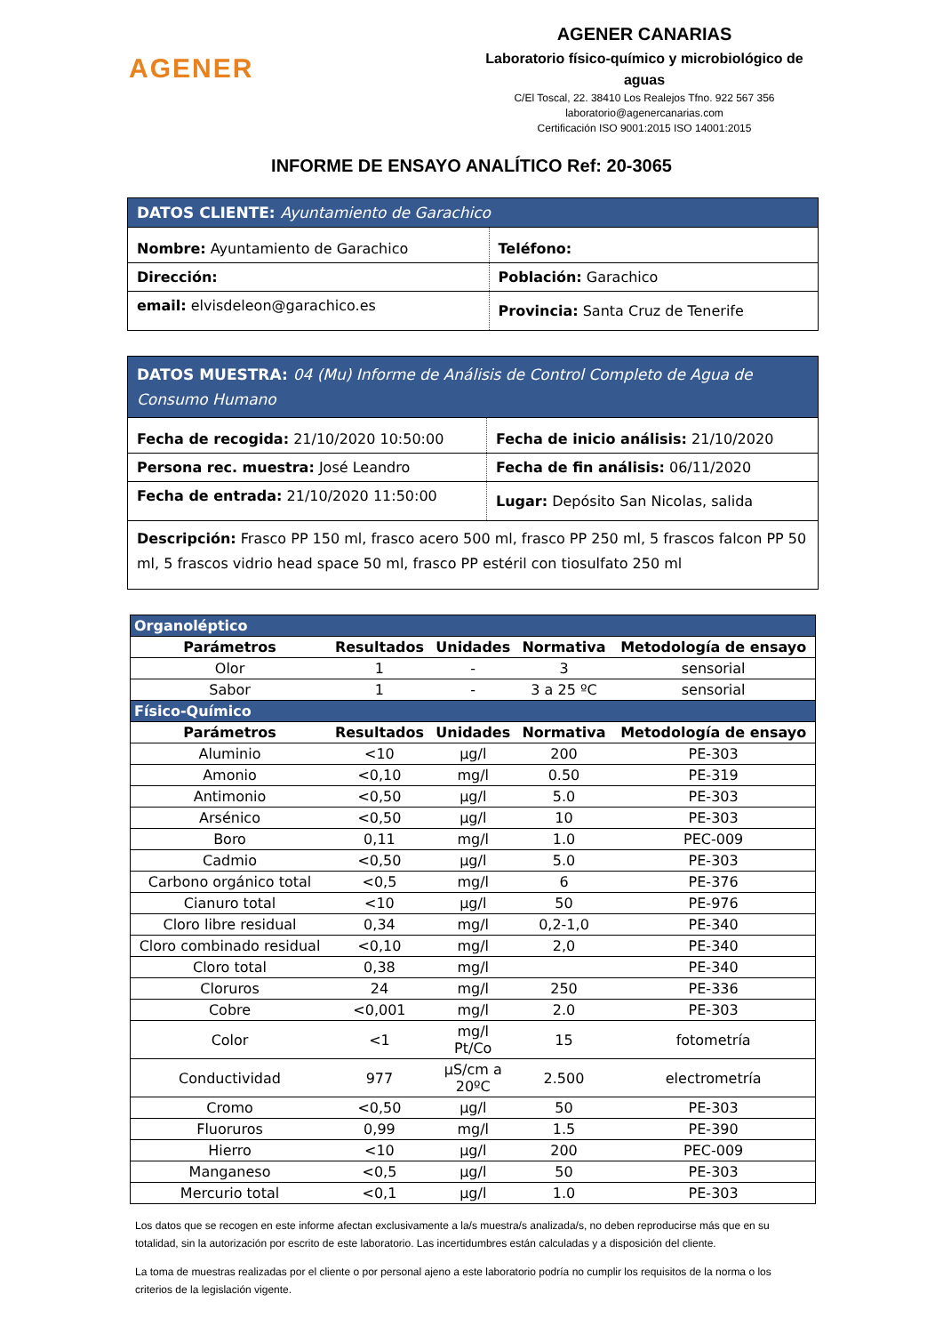AGENER
AGENER CANARIAS
Laboratorio físico-químico y microbiológico de aguas
C/El Toscal, 22. 38410 Los Realejos Tfno. 922 567 356
laboratorio@agenercanarias.com
Certificación ISO 9001:2015 ISO 14001:2015
INFORME DE ENSAYO ANALÍTICO Ref: 20-3065
| DATOS CLIENTE: Ayuntamiento de Garachico | |
| Nombre: Ayuntamiento de Garachico | Teléfono: |
| Dirección: | Población: Garachico |
| email: elvisdeleon@garachico.es | Provincia: Santa Cruz de Tenerife |
| DATOS MUESTRA: 04 (Mu) Informe de Análisis de Control Completo de Agua de Consumo Humano | |
| Fecha de recogida: 21/10/2020 10:50:00 | Fecha de inicio análisis: 21/10/2020 |
| Persona rec. muestra: José Leandro | Fecha de fin análisis: 06/11/2020 |
| Fecha de entrada: 21/10/2020 11:50:00 | Lugar: Depósito San Nicolas, salida |
| Descripción: Frasco PP 150 ml, frasco acero 500 ml, frasco PP 250 ml, 5 frascos falcon PP 50 ml, 5 frascos vidrio head space 50 ml, frasco PP estéril con tiosulfato 250 ml | |
| Organoléptico | | | | |
| Parámetros | Resultados | Unidades | Normativa | Metodología de ensayo |
| Olor | 1 | - | 3 | sensorial |
| Sabor | 1 | - | 3 a 25 ºC | sensorial |
| Físico-Químico | | | | |
| Parámetros | Resultados | Unidades | Normativa | Metodología de ensayo |
| Aluminio | <10 | µg/l | 200 | PE-303 |
| Amonio | <0,10 | mg/l | 0.50 | PE-319 |
| Antimonio | <0,50 | µg/l | 5.0 | PE-303 |
| Arsénico | <0,50 | µg/l | 10 | PE-303 |
| Boro | 0,11 | mg/l | 1.0 | PEC-009 |
| Cadmio | <0,50 | µg/l | 5.0 | PE-303 |
| Carbono orgánico total | <0,5 | mg/l | 6 | PE-376 |
| Cianuro total | <10 | µg/l | 50 | PE-976 |
| Cloro libre residual | 0,34 | mg/l | 0,2-1,0 | PE-340 |
| Cloro combinado residual | <0,10 | mg/l | 2,0 | PE-340 |
| Cloro total | 0,38 | mg/l | | PE-340 |
| Cloruros | 24 | mg/l | 250 | PE-336 |
| Cobre | <0,001 | mg/l | 2.0 | PE-303 |
| Color | <1 | mg/l Pt/Co | 15 | fotometría |
| Conductividad | 977 | µS/cm a 20ºC | 2.500 | electrometría |
| Cromo | <0,50 | µg/l | 50 | PE-303 |
| Fluoruros | 0,99 | mg/l | 1.5 | PE-390 |
| Hierro | <10 | µg/l | 200 | PEC-009 |
| Manganeso | <0,5 | µg/l | 50 | PE-303 |
| Mercurio total | <0,1 | µg/l | 1.0 | PE-303 |
Los datos que se recogen en este informe afectan exclusivamente a la/s muestra/s analizada/s, no deben reproducirse más que en su totalidad, sin la autorización por escrito de este laboratorio. Las incertidumbres están calculadas y a disposición del cliente.
La toma de muestras realizadas por el cliente o por personal ajeno a este laboratorio podría no cumplir los requisitos de la norma o los criterios de la legislación vigente.